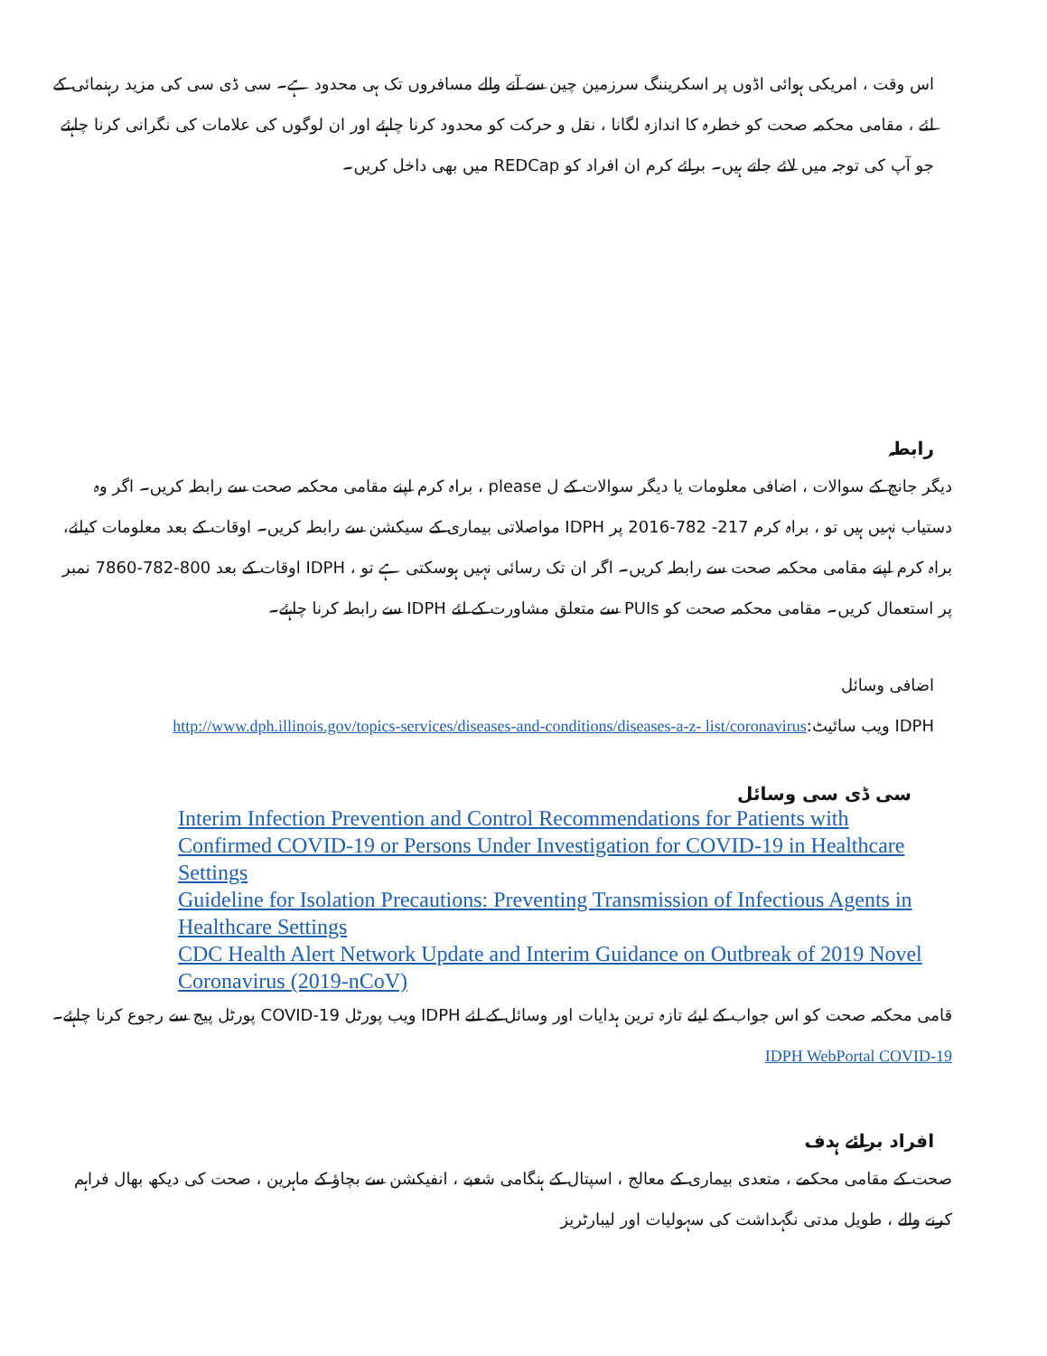اس وقت ، امریکی ہوائی اڈوں پر اسکریننگ سرزمین چین سے آنے والے مسافروں تک ہی محدود ہے۔ سی ڈی سی کی مزید رہنمائی کے لئے ، مقامی محکمہ صحت کو خطرہ کا اندازہ لگانا ، نقل و حرکت کو محدود کرنا چاہئے اور ان لوگوں کی علامات کی نگرانی کرنا چاہئے جو آپ کی توجہ میں لائے جاتے ہیں۔ برائے کرم ان افراد کو REDCap میں بھی داخل کریں۔
رابطہ
دیگر جانچ کے سوالات ، اضافی معلومات یا دیگر سوالات کے ل please ، براہ کرم اپنے مقامی محکمہ صحت سے رابطہ کریں۔ اگر وہ دستیاب نہیں ہیں تو ، براہ کرم 217- 782-2016 پر IDPH مواصلاتی بیماری کے سیکشن سے رابطہ کریں۔ اوقات کے بعد معلومات کیلئے، براہ کرم اپنے مقامی محکمہ صحت سے رابطہ کریں۔ اگر ان تک رسائی نہیں ہوسکتی ہے تو ، IDPH اوقات کے بعد 800-782-7860 نمبر پر استعمال کریں۔ مقامی محکمہ صحت کو PUIs سے متعلق مشاورت کے لئے IDPH سے رابطہ کرنا چاہئے۔
اضافی وسائل
IDPH ویب سائیٹ:http://www.dph.illinois.gov/topics-services/diseases-and-conditions/diseases-a-z- list/coronavirus
سی ڈی سی وسائل
Interim Infection Prevention and Control Recommendations for Patients with Confirmed COVID-19 or Persons Under Investigation for COVID-19 in Healthcare Settings
Guideline for Isolation Precautions: Preventing Transmission of Infectious Agents in Healthcare Settings
CDC Health Alert Network Update and Interim Guidance on Outbreak of 2019 Novel Coronavirus (2019-nCoV)
قامی محکمہ صحت کو اس جواب کے لیئے تازہ ترین ہدایات اور وسائل کے لئے IDPH ویب پورٹل COVID-19 پورٹل پیج سے رجوع کرنا چاہئے۔ IDPH WebPortal COVID-19
افراد برائے ہدف
صحت کے مقامی محکمے ، متعدی بیماری کے معالج ، اسپتال کے ہنگامی شعبے ، انفیکشن سے بچاؤ کے ماہرین ، صحت کی دیکھ بھال فراہم کرنے والے ، طویل مدتی نگہداشت کی سہولیات اور لیبارٹریز